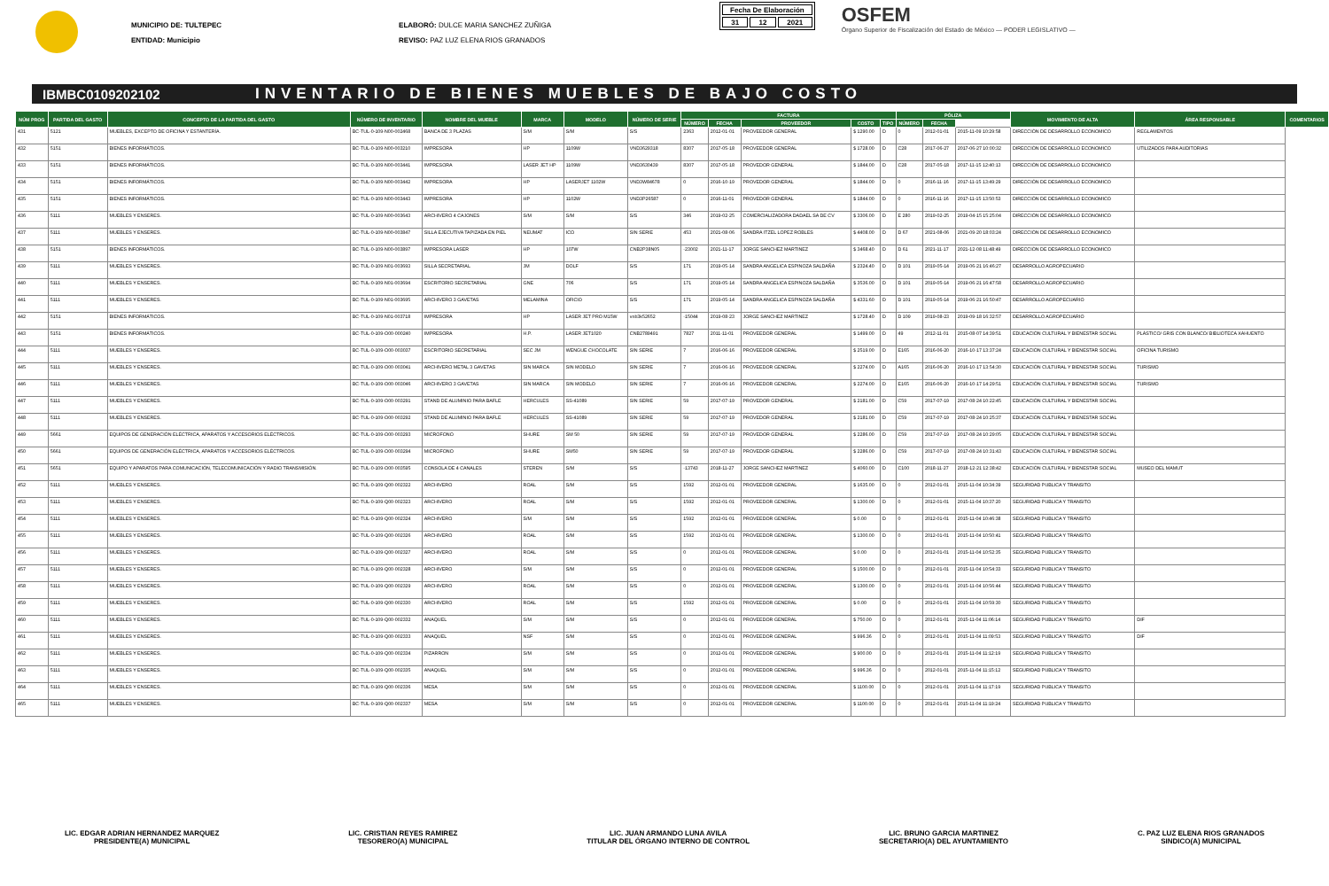MUNICIPIO DE: TULTEPEC
ENTIDAD: Municipio
ELABORÓ: DULCE MARIA SANCHEZ ZUÑIGA
REVISO: PAZ LUZ ELENA RIOS GRANADOS
| Fecha De Elaboración | | |
| 31 | 12 | 2021 |
OSFEM
Órgano Superior de Fiscalización del Estado de México — PODER LEGISLATIVO —
IBMBC0109202102
INVENTARIO DE BIENES MUEBLES DE BAJO COSTO
| NÚM PROG | PARTIDA DEL GASTO | CONCEPTO DE LA PARTIDA DEL GASTO | NÚMERO DE INVENTARIO | NOMBRE DEL MUEBLE | MARCA | MODELO | NÚMERO DE SERIE | FACTURA | | | | | PÓLIZA | | | MOVIMIENTO DE ALTA | ÁREA RESPONSABLE | COMENTARIOS |
| --- | --- | --- | --- | --- | --- | --- | --- | --- | --- | --- | --- | --- | --- | --- | --- | --- | --- | --- |
| | | | | | | | | NÚMERO | FECHA | PROVEEDOR | COSTO | TIPO | NÚMERO | FECHA | | | | |
| 431 | 5121 | MUEBLES, EXCEPTO DE OFICINA Y ESTANTERÍA. | BC-TUL-0-109-N00-002468 | BANCA DE 3 PLAZAS | S/M | S/M | S/S | 2363 | 2012-01-01 | PROVEEDOR GENERAL | $ 1290.00 | D | 0 | 2012-01-01 | 2015-11-09 10:29:58 | DIRECCIÓN DE DESARROLLO ECONOMICO | REGLAMENTOS | |
| 432 | 5151 | BIENES INFORMÁTICOS. | BC-TUL-0-109-N00-003210 | IMPRESORA | HP | 1109W | VND3629318 | 8307 | 2017-05-18 | PROVEEDOR GENERAL | $ 1728.00 | D | C28 | 2017-06-27 | 2017-06-27 10:00:32 | DIRECCIÓN DE DESARROLLO ECONOMICO | UTILIZADOS PARA AUDITORIAS | |
| 433 | 5151 | BIENES INFORMÁTICOS. | BC-TUL-0-109-N00-003441 | IMPRESORA | LASER JET HP | 1109W | VND3630439 | 8307 | 2017-05-18 | PROVEDOR GENERAL | $ 1844.00 | D | C28 | 2017-05-18 | 2017-11-15 12:40:13 | DIRECCIÓN DE DESARROLLO ECONOMICO | | |
| 434 | 5151 | BIENES INFORMÁTICOS. | BC-TUL-0-109-N00-003442 | IMPRESORA | HP | LASERJET 1102W | VND3W84678 | 0 | 2016-10-19 | PROVEDOR GENERAL | $ 1844.00 | D | 0 | 2016-11-16 | 2017-11-15 13:49:29 | DIRECCIÓN DE DESARROLLO ECONOMICO | | |
| 435 | 5151 | BIENES INFORMÁTICOS. | BC-TUL-0-109-N00-003443 | IMPRESORA | HP | 1102W | VND3P26587 | 0 | 2016-11-01 | PROVEDOR GENERAL | $ 1844.00 | D | 0 | 2016-11-16 | 2017-11-15 13:50:53 | DIRECCIÓN DE DESARROLLO ECONOMICO | | |
| 436 | 5111 | MUEBLES Y ENSERES. | BC-TUL-0-109-N00-003643 | ARCHIVERO 4 CAJONES | S/M | S/M | S/S | 346 | 2019-02-25 | COMERCIALIZADORA DADAEL SA DE CV | $ 3306.00 | D | E 280 | 2019-02-25 | 2019-04-15 15:25:04 | DIRECCIÓN DE DESARROLLO ECONOMICO | | |
| 437 | 5111 | MUEBLES Y ENSERES. | BC-TUL-0-109-N00-003847 | SILLA EJECUTIVA TAPIZADA EN PIEL | NEUMAT | ICO | SIN SERIE | 453 | 2021-08-06 | SANDRA ITZEL LOPEZ ROBLES | $ 4408.00 | D | D 67 | 2021-08-06 | 2021-09-20 18:03:24 | DIRECCIÓN DE DESARROLLO ECONOMICO | | |
| 438 | 5151 | BIENES INFORMÁTICOS. | BC-TUL-0-109-N00-003897 | IMPRESORA LASER | HP | 107W | CNB2P38N05 | -23002 | 2021-11-17 | JORGE SANCHEZ MARTINEZ | $ 3468.40 | D | D 61 | 2021-11-17 | 2021-12-08 11:48:49 | DIRECCIÓN DE DESARROLLO ECONOMICO | | |
| 439 | 5111 | MUEBLES Y ENSERES. | BC-TUL-0-109-N01-003693 | SILLA SECRETARIAL | JM | DOLF | S/S | 171 | 2019-05-14 | SANDRA ANGELICA ESPINOZA SALDAÑA | $ 2324.40 | D | D 101 | 2019-05-14 | 2019-06-21 16:46:27 | DESARROLLO AGROPECUARIO | | |
| 440 | 5111 | MUEBLES Y ENSERES. | BC-TUL-0-109-N01-003694 | ESCRITORIO SECRETARIAL | GNE | 706 | S/S | 171 | 2019-05-14 | SANDRA ANGELICA ESPINOZA SALDAÑA | $ 3536.00 | D | D 101 | 2019-05-14 | 2019-06-21 16:47:58 | DESARROLLO AGROPECUARIO | | |
| 441 | 5111 | MUEBLES Y ENSERES. | BC-TUL-0-109-N01-003695 | ARCHIVERO 3 GAVETAS | MELAMINA | OFICIO | S/S | 171 | 2019-05-14 | SANDRA ANGELICA ESPINOZA SALDAÑA | $ 4331.60 | D | D 101 | 2019-05-14 | 2019-06-21 16:50:47 | DESARROLLO AGROPECUARIO | | |
| 442 | 5151 | BIENES INFORMÁTICOS. | BC-TUL-0-109-N01-003718 | IMPRESORA | HP | LASER JET PRO M15W | vnb3k52652 | -15044 | 2019-08-23 | JORGE SANCHEZ MARTINEZ | $ 1728.40 | D | D 109 | 2019-08-23 | 2019-09-18 16:32:57 | DESARROLLO AGROPECUARIO | | |
| 443 | 5151 | BIENES INFORMÁTICOS. | BC-TUL-0-109-O00-000240 | IMPRESORA | H.P. | LASER JET1020 | CNB2789491 | 7827 | 2011-11-01 | PROVEEDOR GENERAL | $ 1499.00 | D | 49 | 2012-11-01 | 2015-08-07 14:39:51 | EDUCACIÓN CULTURAL Y BIENESTAR SOCIAL | PLÁSTICO/ GRIS CON BLANCO/ BIBLIOTECA XAHUENTO | |
| 444 | 5111 | MUEBLES Y ENSERES. | BC-TUL-0-109-O00-003037 | ESCRITORIO SECRETARIAL | SEC JM | WENGUE CHOCOLATE | SIN SERIE | 7 | 2016-06-16 | PROVEEDOR GENERAL | $ 2519.00 | D | E165 | 2016-06-20 | 2016-10-17 13:37:24 | EDUCACIÓN CULTURAL Y BIENESTAR SOCIAL | OFICINA TURISMO | |
| 445 | 5111 | MUEBLES Y ENSERES. | BC-TUL-0-109-O00-003041 | ARCHIVERO METAL 3 GAVETAS | SIN MARCA | SIN MODELO | SIN SERIE | 7 | 2016-06-16 | PROVEEDOR GENERAL | $ 2274.00 | D | A165 | 2016-06-20 | 2016-10-17 13:54:30 | EDUCACIÓN CULTURAL Y BIENESTAR SOCIAL | TURISMO | |
| 446 | 5111 | MUEBLES Y ENSERES. | BC-TUL-0-109-O00-003046 | ARCHIVERO 3 GAVETAS | SIN MARCA | SIN MODELO | SIN SERIE | 7 | 2016-06-16 | PROVEEDOR GENERAL | $ 2274.00 | D | E165 | 2016-06-20 | 2016-10-17 14:29:51 | EDUCACIÓN CULTURAL Y BIENESTAR SOCIAL | TURISMO | |
| 447 | 5111 | MUEBLES Y ENSERES. | BC-TUL-0-109-O00-003291 | STAND DE ALUMINIO PARA BAFLE | HERCULES | SS-41089 | SIN SERIE | 59 | 2017-07-19 | PROVEDOR GENERAL | $ 2181.00 | D | C59 | 2017-07-19 | 2017-08-24 10:22:45 | EDUCACIÓN CULTURAL Y BIENESTAR SOCIAL | | |
| 448 | 5111 | MUEBLES Y ENSERES. | BC-TUL-0-109-O00-003292 | STAND DE ALUMINIO PARA BAFLE | HERCULES | SS-41089 | SIN SERIE | 59 | 2017-07-19 | PROVEDOR GENERAL | $ 2181.00 | D | C59 | 2017-07-19 | 2017-08-24 10:25:37 | EDUCACIÓN CULTURAL Y BIENESTAR SOCIAL | | |
| 449 | 5661 | EQUIPOS DE GENERACIÓN ELÉCTRICA, APARATOS Y ACCESORIOS ELÉCTRICOS. | BC-TUL-0-109-O00-003293 | MICROFONO | SHURE | SM 50 | SIN SERIE | 59 | 2017-07-19 | PROVEDOR GENERAL | $ 2286.00 | D | C59 | 2017-07-19 | 2017-08-24 10:29:05 | EDUCACIÓN CULTURAL Y BIENESTAR SOCIAL | | |
| 450 | 5661 | EQUIPOS DE GENERACIÓN ELÉCTRICA, APARATOS Y ACCESORIOS ELÉCTRICOS. | BC-TUL-0-109-O00-003294 | MICROFONO | SHURE | SM50 | SIN SERIE | 59 | 2017-07-19 | PROVEDOR GENERAL | $ 2286.00 | D | C59 | 2017-07-19 | 2017-08-24 10:31:43 | EDUCACIÓN CULTURAL Y BIENESTAR SOCIAL | | |
| 451 | 5651 | EQUIPO Y APARATOS PARA COMUNICACIÓN, TELECOMUNICACIÓN Y RADIO TRANSMISIÓN. | BC-TUL-0-109-O00-003595 | CONSOLA DE 4 CANALES | STEREN | S/M | S/S | -13743 | 2018-11-27 | JORGE SANCHEZ MARTINEZ | $ 4060.00 | D | C100 | 2018-11-27 | 2018-12-21 12:38:42 | EDUCACIÓN CULTURAL Y BIENESTAR SOCIAL | MUSEO DEL MAMUT | |
| 452 | 5111 | MUEBLES Y ENSERES. | BC-TUL-0-109-Q00-002322 | ARCHIVERO | ROAL | S/M | S/S | 1592 | 2012-01-01 | PROVEEDOR GENERAL | $ 1635.00 | D | 0 | 2012-01-01 | 2015-11-04 10:34:39 | SEGURIDAD PUBLICA Y TRANSITO | | |
| 453 | 5111 | MUEBLES Y ENSERES. | BC-TUL-0-109-Q00-002323 | ARCHIVERO | ROAL | S/M | S/S | 1592 | 2012-01-01 | PROVEEDOR GENERAL | $ 1300.00 | D | 0 | 2012-01-01 | 2015-11-04 10:37:20 | SEGURIDAD PUBLICA Y TRANSITO | | |
| 454 | 5111 | MUEBLES Y ENSERES. | BC-TUL-0-109-Q00-002324 | ARCHIVERO | S/M | S/M | S/S | 1592 | 2012-01-01 | PROVEEDOR GENERAL | $ 0.00 | D | 0 | 2012-01-01 | 2015-11-04 10:46:38 | SEGURIDAD PUBLICA Y TRANSITO | | |
| 455 | 5111 | MUEBLES Y ENSERES. | BC-TUL-0-109-Q00-002326 | ARCHIVERO | ROAL | S/M | S/S | 1592 | 2012-01-01 | PROVEEDOR GENERAL | $ 1300.00 | D | 0 | 2012-01-01 | 2015-11-04 10:50:41 | SEGURIDAD PUBLICA Y TRANSITO | | |
| 456 | 5111 | MUEBLES Y ENSERES. | BC-TUL-0-109-Q00-002327 | ARCHIVERO | ROAL | S/M | S/S | 0 | 2012-01-01 | PROVEEDOR GENERAL | $ 0.00 | D | 0 | 2012-01-01 | 2015-11-04 10:52:35 | SEGURIDAD PUBLICA Y TRANSITO | | |
| 457 | 5111 | MUEBLES Y ENSERES. | BC-TUL-0-109-Q00-002328 | ARCHIVERO | S/M | S/M | S/S | 0 | 2012-01-01 | PROVEEDOR GENERAL | $ 1500.00 | D | 0 | 2012-01-01 | 2015-11-04 10:54:33 | SEGURIDAD PUBLICA Y TRANSITO | | |
| 458 | 5111 | MUEBLES Y ENSERES. | BC-TUL-0-109-Q00-002329 | ARCHIVERO | ROAL | S/M | S/S | 0 | 2012-01-01 | PROVEEDOR GENERAL | $ 1300.00 | D | 0 | 2012-01-01 | 2015-11-04 10:56:44 | SEGURIDAD PUBLICA Y TRANSITO | | |
| 459 | 5111 | MUEBLES Y ENSERES. | BC-TUL-0-109-Q00-002330 | ARCHIVERO | ROAL | S/M | S/S | 1592 | 2012-01-01 | PROVEEDOR GENERAL | $ 0.00 | D | 0 | 2012-01-01 | 2015-11-04 10:59:30 | SEGURIDAD PUBLICA Y TRANSITO | | |
| 460 | 5111 | MUEBLES Y ENSERES. | BC-TUL-0-109-Q00-002332 | ANAQUEL | S/M | S/M | S/S | 0 | 2012-01-01 | PROVEEDOR GENERAL | $ 750.00 | D | 0 | 2012-01-01 | 2015-11-04 11:06:14 | SEGURIDAD PUBLICA Y TRANSITO | DIF | |
| 461 | 5111 | MUEBLES Y ENSERES. | BC-TUL-0-109-Q00-002333 | ANAQUEL | NSF | S/M | S/S | 0 | 2012-01-01 | PROVEEDOR GENERAL | $ 996.36 | D | 0 | 2012-01-01 | 2015-11-04 11:09:53 | SEGURIDAD PUBLICA Y TRANSITO | DIF | |
| 462 | 5111 | MUEBLES Y ENSERES. | BC-TUL-0-109-Q00-002334 | PIZARRON | S/M | S/M | S/S | 0 | 2012-01-01 | PROVEEDOR GENERAL | $ 900.00 | D | 0 | 2012-01-01 | 2015-11-04 11:12:19 | SEGURIDAD PUBLICA Y TRANSITO | | |
| 463 | 5111 | MUEBLES Y ENSERES. | BC-TUL-0-109-Q00-002335 | ANAQUEL | S/M | S/M | S/S | 0 | 2012-01-01 | PROVEEDOR GENERAL | $ 996.36 | D | 0 | 2012-01-01 | 2015-11-04 11:15:12 | SEGURIDAD PUBLICA Y TRANSITO | | |
| 464 | 5111 | MUEBLES Y ENSERES. | BC-TUL-0-109-Q00-002336 | MESA | S/M | S/M | S/S | 0 | 2012-01-01 | PROVEEDOR GENERAL | $ 1100.00 | D | 0 | 2012-01-01 | 2015-11-04 11:17:19 | SEGURIDAD PUBLICA Y TRANSITO | | |
| 465 | 5111 | MUEBLES Y ENSERES. | BC-TUL-0-109-Q00-002337 | MESA | S/M | S/M | S/S | 0 | 2012-01-01 | PROVEEDOR GENERAL | $ 1100.00 | D | 0 | 2012-01-01 | 2015-11-04 11:19:24 | SEGURIDAD PUBLICA Y TRANSITO | | |
LIC. EDGAR ADRIAN HERNANDEZ MARQUEZ
PRESIDENTE(A) MUNICIPAL
LIC. CRISTIAN REYES RAMIREZ
TESORERO(A) MUNICIPAL
LIC. JUAN ARMANDO LUNA AVILA
TITULAR DEL ÓRGANO INTERNO DE CONTROL
LIC. BRUNO GARCIA MARTINEZ
SECRETARIO(A) DEL AYUNTAMIENTO
C. PAZ LUZ ELENA RIOS GRANADOS
SINDICO(A) MUNICIPAL